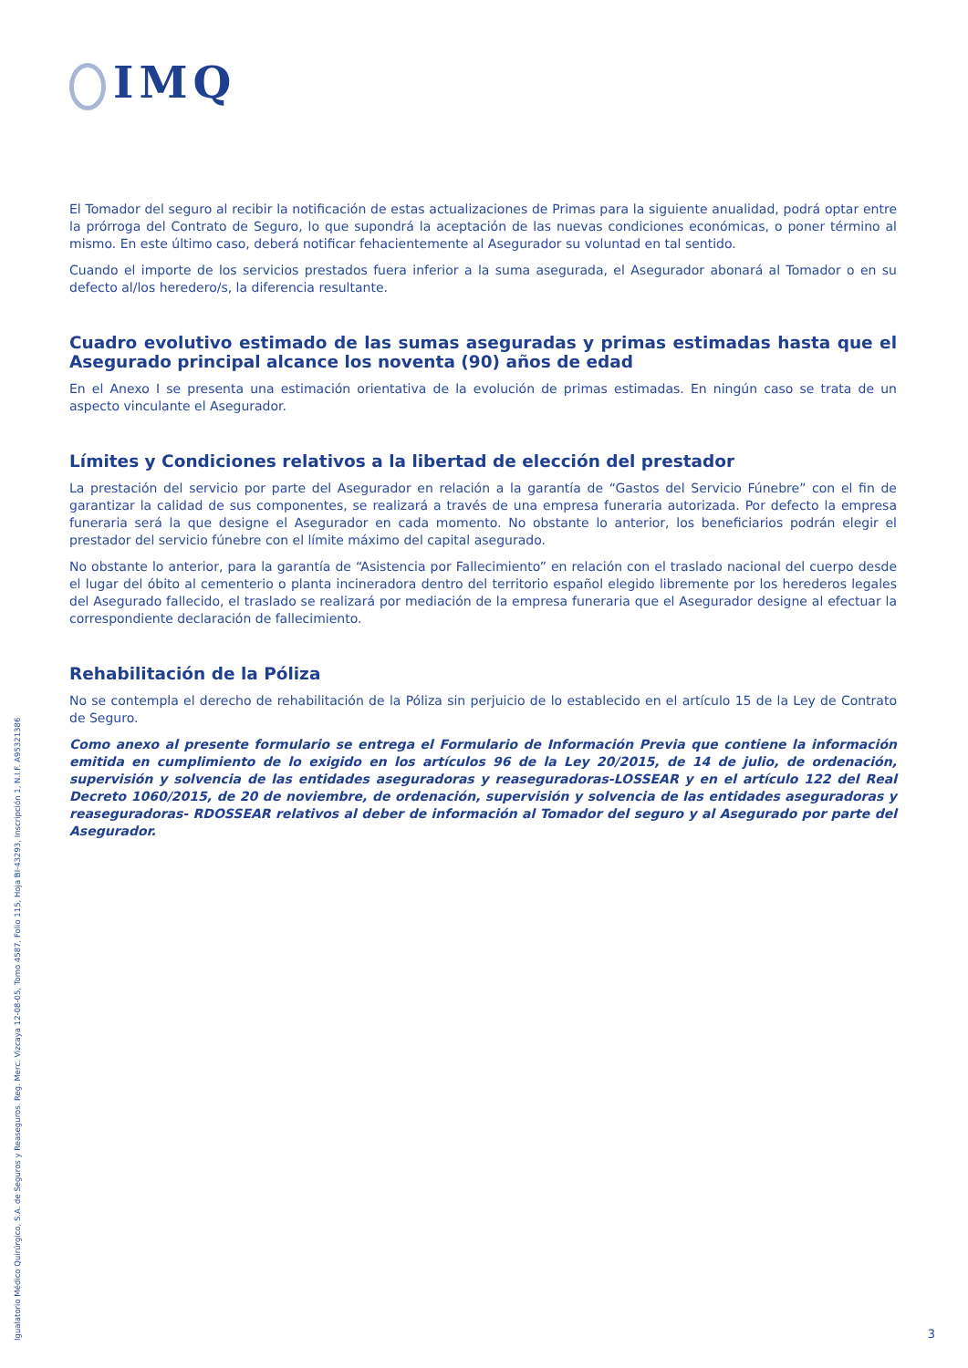IMQ
El Tomador del seguro al recibir la notificación de estas actualizaciones de Primas para la siguiente anualidad, podrá optar entre la prórroga del Contrato de Seguro, lo que supondrá la aceptación de las nuevas condiciones económicas, o poner término al mismo. En este último caso, deberá notificar fehacientemente al Asegurador su voluntad en tal sentido.
Cuando el importe de los servicios prestados fuera inferior a la suma asegurada, el Asegurador abonará al Tomador o en su defecto al/los heredero/s, la diferencia resultante.
Cuadro evolutivo estimado de las sumas aseguradas y primas estimadas hasta que el Asegurado principal alcance los noventa (90) años de edad
En el Anexo I se presenta una estimación orientativa de la evolución de primas estimadas. En ningún caso se trata de un aspecto vinculante el Asegurador.
Límites y Condiciones relativos a la libertad de elección del prestador
La prestación del servicio por parte del Asegurador en relación a la garantía de “Gastos del Servicio Fúnebre” con el fin de garantizar la calidad de sus componentes, se realizará a través de una empresa funeraria autorizada. Por defecto la empresa funeraria será la que designe el Asegurador en cada momento. No obstante lo anterior, los beneficiarios podrán elegir el prestador del servicio fúnebre con el límite máximo del capital asegurado.
No obstante lo anterior, para la garantía de “Asistencia por Fallecimiento” en relación con el traslado nacional del cuerpo desde el lugar del óbito al cementerio o planta incineradora dentro del territorio español elegido libremente por los herederos legales del Asegurado fallecido, el traslado se realizará por mediación de la empresa funeraria que el Asegurador designe al efectuar la correspondiente declaración de fallecimiento.
Rehabilitación de la Póliza
No se contempla el derecho de rehabilitación de la Póliza sin perjuicio de lo establecido en el artículo 15 de la Ley de Contrato de Seguro.
Como anexo al presente formulario se entrega el Formulario de Información Previa que contiene la información emitida en cumplimiento de lo exigido en los artículos 96 de la Ley 20/2015, de 14 de julio, de ordenación, supervisión y solvencia de las entidades aseguradoras y reaseguradoras-LOSSEAR y en el artículo 122 del Real Decreto 1060/2015, de 20 de noviembre, de ordenación, supervisión y solvencia de las entidades aseguradoras y reaseguradoras- RDOSSEAR relativos al deber de información al Tomador del seguro y al Asegurado por parte del Asegurador.
Igualatorio Médico Quirúrgico, S.A. de Seguros y Reaseguros. Reg. Merc. Vizcaya 12-08-05, Tomo 4587, Folio 115, Hoja BI-43293, Inscripción 1, N.I.F. A95321386
3